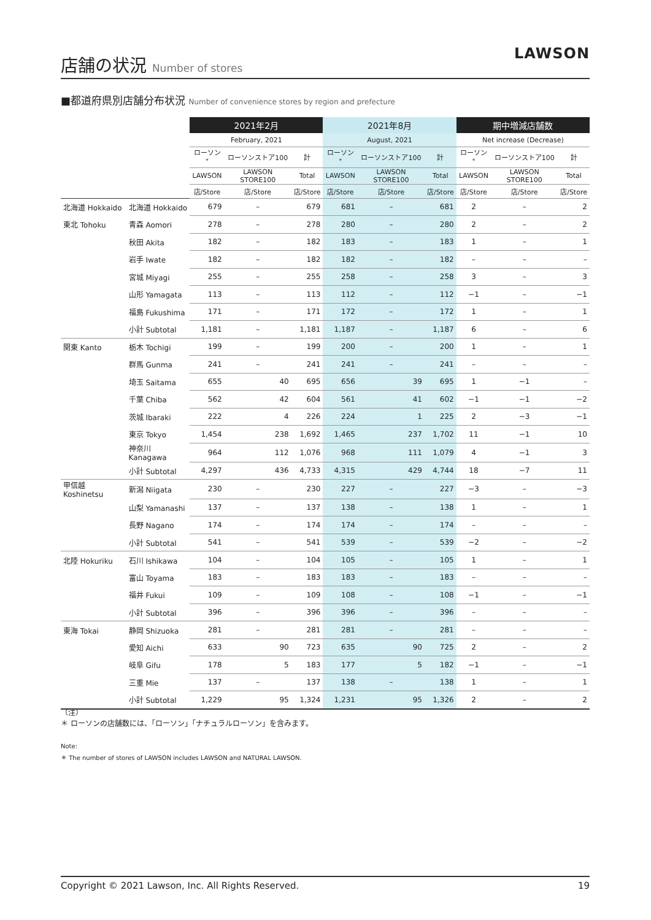店舗の状況 Number of stores
LAWSON
■都道府県別店舗分布状況 Number of convenience stores by region and prefecture
| | | 2021年2月 | | | 2021年8月 | | | 期中増減店舗数 | | |
| --- | --- | --- | --- | --- | --- | --- | --- | --- | --- | --- |
| | | February, 2021 | | | August, 2021 | | | Net increase (Decrease) | | |
| | | ローソン<sup>*</sup> | ローソンストア100 | 計 | ローソン<sup>*</sup> | ローソンストア100 | 計 | ローソン<sup>*</sup> | ローソンストア100 | 計 |
| | | LAWSON | LAWSON STORE100 | Total | LAWSON | LAWSON STORE100 | Total | LAWSON | LAWSON STORE100 | Total |
| | | 店/Store | 店/Store | 店/Store | 店/Store | 店/Store | 店/Store | 店/Store | 店/Store | 店/Store |
| 北海道 Hokkaido | 北海道 Hokkaido | 679 | – | 679 | 681 | – | 681 | 2 | – | 2 |
| 東北 Tohoku | 青森 Aomori | 278 | – | 278 | 280 | – | 280 | 2 | – | 2 |
| | 秋田 Akita | 182 | – | 182 | 183 | – | 183 | 1 | – | 1 |
| | 岩手 Iwate | 182 | – | 182 | 182 | – | 182 | – | – | – |
| | 宮城 Miyagi | 255 | – | 255 | 258 | – | 258 | 3 | – | 3 |
| | 山形 Yamagata | 113 | – | 113 | 112 | – | 112 | −1 | – | −1 |
| | 福島 Fukushima | 171 | – | 171 | 172 | – | 172 | 1 | – | 1 |
| | 小計 Subtotal | 1,181 | – | 1,181 | 1,187 | – | 1,187 | 6 | – | 6 |
| 関東 Kanto | 栃木 Tochigi | 199 | – | 199 | 200 | – | 200 | 1 | – | 1 |
| | 群馬 Gunma | 241 | – | 241 | 241 | – | 241 | – | – | – |
| | 埼玉 Saitama | 655 | 40 | 695 | 656 | 39 | 695 | 1 | −1 | – |
| | 千葉 Chiba | 562 | 42 | 604 | 561 | 41 | 602 | −1 | −1 | −2 |
| | 茨城 Ibaraki | 222 | 4 | 226 | 224 | 1 | 225 | 2 | −3 | −1 |
| | 東京 Tokyo | 1,454 | 238 | 1,692 | 1,465 | 237 | 1,702 | 11 | −1 | 10 |
| | 神奈川 Kanagawa | 964 | 112 | 1,076 | 968 | 111 | 1,079 | 4 | −1 | 3 |
| | 小計 Subtotal | 4,297 | 436 | 4,733 | 4,315 | 429 | 4,744 | 18 | −7 | 11 |
| 甲信越 Koshinetsu | 新潟 Niigata | 230 | – | 230 | 227 | – | 227 | −3 | – | −3 |
| | 山梨 Yamanashi | 137 | – | 137 | 138 | – | 138 | 1 | – | 1 |
| | 長野 Nagano | 174 | – | 174 | 174 | – | 174 | – | – | – |
| | 小計 Subtotal | 541 | – | 541 | 539 | – | 539 | −2 | – | −2 |
| 北陸 Hokuriku | 石川 Ishikawa | 104 | – | 104 | 105 | – | 105 | 1 | – | 1 |
| | 富山 Toyama | 183 | – | 183 | 183 | – | 183 | – | – | – |
| | 福井 Fukui | 109 | – | 109 | 108 | – | 108 | −1 | – | −1 |
| | 小計 Subtotal | 396 | – | 396 | 396 | – | 396 | – | – | – |
| 東海 Tokai | 静岡 Shizuoka | 281 | – | 281 | 281 | – | 281 | – | – | – |
| | 愛知 Aichi | 633 | 90 | 723 | 635 | 90 | 725 | 2 | – | 2 |
| | 岐阜 Gifu | 178 | 5 | 183 | 177 | 5 | 182 | −1 | – | −1 |
| | 三重 Mie | 137 | – | 137 | 138 | – | 138 | 1 | – | 1 |
| | 小計 Subtotal | 1,229 | 95 | 1,324 | 1,231 | 95 | 1,326 | 2 | – | 2 |
（注）
＊ ローソンの店舗数には、「ローソン」「ナチュラルローソン」を含みます。
Note:
＊ The number of stores of LAWSON includes LAWSON and NATURAL LAWSON.
Copyright © 2021 Lawson, Inc. All Rights Reserved. 19